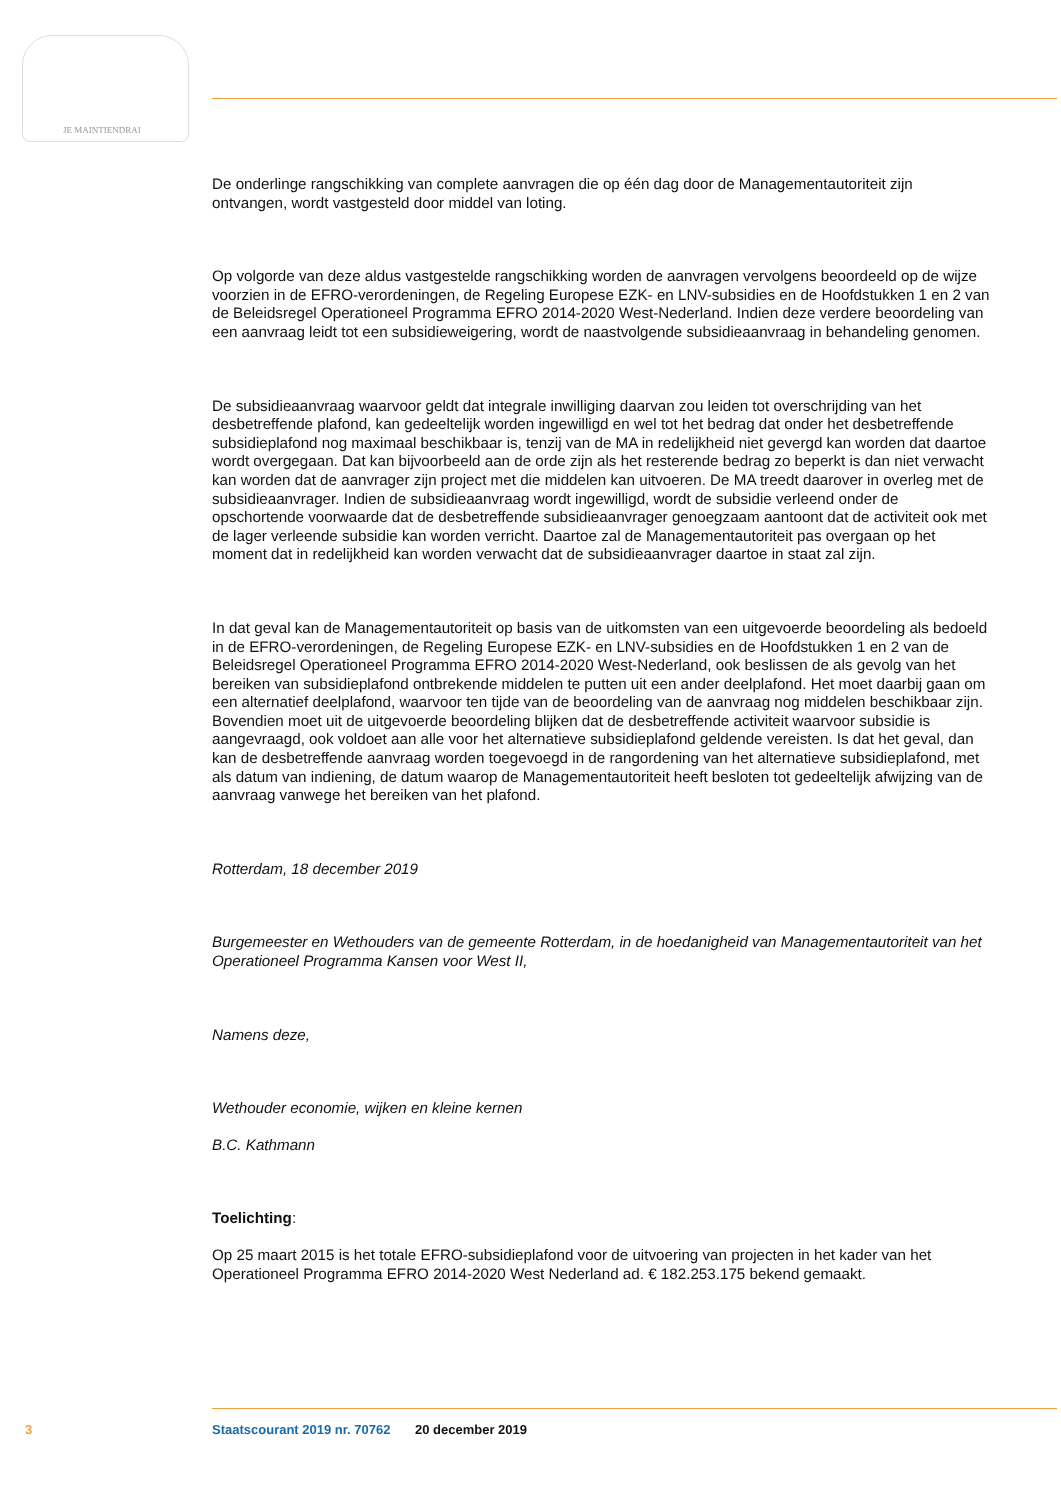JE MAINTIENDRAI
De onderlinge rangschikking van complete aanvragen die op één dag door de Managementautoriteit zijn ontvangen, wordt vastgesteld door middel van loting.
Op volgorde van deze aldus vastgestelde rangschikking worden de aanvragen vervolgens beoordeeld op de wijze voorzien in de EFRO-verordeningen, de Regeling Europese EZK- en LNV-subsidies en de Hoofdstukken 1 en 2 van de Beleidsregel Operationeel Programma EFRO 2014-2020 West-Nederland. Indien deze verdere beoordeling van een aanvraag leidt tot een subsidieweigering, wordt de naastvolgende subsidieaanvraag in behandeling genomen.
De subsidieaanvraag waarvoor geldt dat integrale inwilliging daarvan zou leiden tot overschrijding van het desbetreffende plafond, kan gedeeltelijk worden ingewilligd en wel tot het bedrag dat onder het desbetreffende subsidieplafond nog maximaal beschikbaar is, tenzij van de MA in redelijkheid niet gevergd kan worden dat daartoe wordt overgegaan. Dat kan bijvoorbeeld aan de orde zijn als het resterende bedrag zo beperkt is dan niet verwacht kan worden dat de aanvrager zijn project met die middelen kan uitvoeren. De MA treedt daarover in overleg met de subsidieaanvrager. Indien de subsidieaanvraag wordt ingewilligd, wordt de subsidie verleend onder de opschortende voorwaarde dat de desbetreffende subsidieaanvrager genoegzaam aantoont dat de activiteit ook met de lager verleende subsidie kan worden verricht. Daartoe zal de Managementautoriteit pas overgaan op het moment dat in redelijkheid kan worden verwacht dat de subsidieaanvrager daartoe in staat zal zijn.
In dat geval kan de Managementautoriteit op basis van de uitkomsten van een uitgevoerde beoordeling als bedoeld in de EFRO-verordeningen, de Regeling Europese EZK- en LNV-subsidies en de Hoofdstukken 1 en 2 van de Beleidsregel Operationeel Programma EFRO 2014-2020 West-Nederland, ook beslissen de als gevolg van het bereiken van subsidieplafond ontbrekende middelen te putten uit een ander deelplafond. Het moet daarbij gaan om een alternatief deelplafond, waarvoor ten tijde van de beoordeling van de aanvraag nog middelen beschikbaar zijn. Bovendien moet uit de uitgevoerde beoordeling blijken dat de desbetreffende activiteit waarvoor subsidie is aangevraagd, ook voldoet aan alle voor het alternatieve subsidieplafond geldende vereisten. Is dat het geval, dan kan de desbetreffende aanvraag worden toegevoegd in de rangordening van het alternatieve subsidieplafond, met als datum van indiening, de datum waarop de Managementautoriteit heeft besloten tot gedeeltelijk afwijzing van de aanvraag vanwege het bereiken van het plafond.
Rotterdam, 18 december 2019
Burgemeester en Wethouders van de gemeente Rotterdam, in de hoedanigheid van Managementautoriteit van het Operationeel Programma Kansen voor West II,
Namens deze,
Wethouder economie, wijken en kleine kernen
B.C. Kathmann
Toelichting:
Op 25 maart 2015 is het totale EFRO-subsidieplafond voor de uitvoering van projecten in het kader van het Operationeel Programma EFRO 2014-2020 West Nederland ad. € 182.253.175 bekend gemaakt.
3 Staatscourant 2019 nr. 70762 20 december 2019